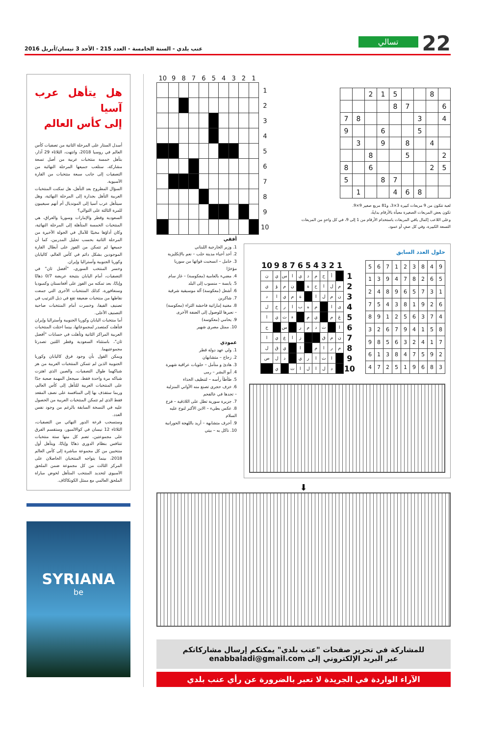22 تسالي عنب بلدي - السنة الخامسة - العدد 215 - الأحد 3 نيسان/أبريل 2016
| | | 2 | 1 | 5 | | | 8 | |
| | | | | 8 | 7 | | | 6 |
| 7 | 8 | | | | | 3 | | 4 |
| 9 | | | 6 | | | 5 | | |
| | 3 | | 9 | | 8 | | 4 | |
| | | 8 | | | 5 | | | 2 |
| 8 | | 6 | | | | | 2 | 5 |
| 5 | | | 8 | 7 | | | | |
| | 1 | | | 4 | 6 | 8 | | |
لعبة تتكون من 9 مربعات كبيرة 3×3، و81 مربع صغير 9×9.
تكون بعض المربعات الصغيرة معبأة بالأرقام بدايةً،
وعلى اللاعب إكمال باقي المربعات باستخدام الأرقام من 1 إلى 9، في كل واحدٍ من المربعات التسعة الكبيرة، وفي كل صفٍ أو عمود.
| | 1 | 2 | 3 | 4 | 5 | 6 | 7 | 8 | 9 | 10 |
| --- | --- | --- | --- | --- | --- | --- | --- | --- | --- | --- |
| 1 | | | | | | | | | | |
| 2 | | | | | | | | | | |
| 3 | | | | | | | | | | |
| 4 | | | | | | | | | | |
| 5 | | | | | | | | | | |
| 6 | | | | | | | | | | |
| 7 | | | | | | | | | | |
| 8 | | | | | | | | | | |
| 9 | | | | | | | | | | |
| 10 | | | | | | | | | | |
حلول العدد السابق
| 5 | 6 | 7 | 1 | 2 | 3 | 8 | 4 | 9 |
| 1 | 3 | 9 | 4 | 7 | 8 | 2 | 6 | 5 |
| 2 | 4 | 8 | 9 | 6 | 5 | 7 | 3 | 1 |
| 7 | 5 | 4 | 3 | 8 | 1 | 9 | 2 | 6 |
| 8 | 9 | 1 | 2 | 5 | 6 | 3 | 7 | 4 |
| 3 | 2 | 6 | 7 | 9 | 4 | 1 | 5 | 8 |
| 9 | 8 | 5 | 6 | 3 | 2 | 4 | 1 | 7 |
| 6 | 1 | 3 | 8 | 4 | 7 | 5 | 9 | 2 |
| 4 | 7 | 2 | 5 | 1 | 9 | 6 | 8 | 3 |
| | 1 | 2 | 3 | 4 | 5 | 6 | 7 | 8 | 9 | 10 |
| --- | --- | --- | --- | --- | --- | --- | --- | --- | --- | --- |
| 1 | | أ | ح | م | د | ي | ا | س | ي | ن |
| 2 | م | ل | ا | ح | ة | | ن | م | ؤ | ي |
| 3 | ن | م | ل | ا | | ة | م | ي | ا | د |
| 4 | ى | ا | | م | ه | ب | ا | ر | خ | ل |
| 5 | غ | م | | ي | م | | ء | ت | ي | ا |
| 6 | ا | | ت | د | م | ر | | س | | ح |
| 7 | ن | م | ق | | | ز | ا | ع | ي | ا |
| 8 | م | ر | ا | م | | ا | | ي | ق | ل |
| 9 | | ا | ت | ا | ر | ي | | د | ل | ص |
| 10 | | د | ل | ا | ل | ا | ت | | ي | |
أفقي
1. وزير الخارجية اللبناني
2. أحد أحياء مدينة حلب – نعم بالإنكليزية
3. خامل – انسحبت قواتها من سوريا مؤخرًا
4. مضيء بالعامية (معكوسة) – غاز سام
5. يابسة – منسوب إلى البلد
6. أشعل (معكوسة) آلة موسيقية شرقية
7. شاكرين
8. مغنية إماراتية فاحشة الثراء (معكوسة) – نعبرها للوصول إلى الضفة الأخرى
9. يحامي (معكوسة)
10. ممثل مصري شهير
عمودي
1. ولي عهد دولة قطر
2. زجاج – متشابهان
3. هادئ و متأمل – حلويات عراقية شهيرة
4. أبو البشر – رمى
5. طأطأ رأسه – لتنظيف الحذاء
6. خزف حجري تصنع منه الأواني المنزلية – تجدها في عالفحم
7. جزيرة سورية تطل على اللاذقية – فزع
8. عكس بطيء – الابن الأكبر لنوح عليه السلام
9. أحرف متشابهة – أريد باللهجة الحورانية
10. ناكل به – بيتي
⬇
للمشاركة في تحرير صفحات "عنب بلدي" يمكنكم إرسال مشاركاتكم
عبر البريد الإلكتروني إلى enabbaladi@gmail.com
الآراء الواردة في الجريدة لا تعبر بالضرورة عن رأي عنب بلدي
هل يتأهل عرب آسيا
إلى كأس العالم
أسدل الستار على المرحلة الثانية من تصفيات كأس العالم في روسيا 2018، وانتهت، الثلاثاء 29 آذار، بتأهل خمسة منتخبات عربية من أصل تسعة مشاركة، ستلعب جميعها المرحلة النهائية من التصفيات إلى جانب سبعة منتخبات من القارة الآسيوية.
السؤال المطروح بعد التأهل، هل تمكنت المنتخبات العربية التأهل بجدارة إلى المرحلة النهائية، وهل سيتأهل عرب آسيا إلى المونديال أم أنهم سيغيبون للمرة الثالثة على التوالي؟
السعودية وقطر والإمارات وسوريا والعراق، هي المنتخبات الخمسة المتأهلة إلى المرحلة النهائية، وكان أداؤها مخيبًا للآمال في الجولة الأخيرة من المرحلة الثانية بحسب تحليل المدربين، كما أن جميعها لم تتمكن من الفوز على أبطال القارة الموجودين بشكل دائم في كأس العالم، كاليابان وكوريا الجنوبية وأستراليا وإيران.
وخسر المنتخب السوري، "أفضل ثان" في التصفيات، أمام اليابان بنتيجة عريضة 0/7 ذهابًا وإيابًا، بعد تمكنه من الفوز على أفغانستان وكمبوديا وسنغافورة، كذلك المنتخبات الأخرى التي جمعت نقاطها من منتخبات ضعيفة تقع في ذيل الترتيب في تصنيف الفيفا، وخسرت أمام المنتخبات صاحبة التصنيف الأعلى.
أما منتخبات اليابان وكوريا الجنوبية وأستراليا وإيران فتأهلت كمتصدر لمجموعاتها، بينما احتلت المنتخبات العربية المراكز الثانية وتأهلت في حسابات "أفضل ثان"، باستثناء السعودية وقطر اللتين تصدرتا مجموعتيهما.
ويمكن القول بأن وجود فرق كاليابان وكوريا الجنوبية الذين لم تتمكن المنتخبات العربية من هز شباكهما طوال التصفيات، والصين الذي اهتزت شباكه مرة واحدة فقط، سيجعل المهمة صعبة جدًا على المنتخبات العربية للتأهل إلى كأس العالم، وربما ستقذف بها إلى المنافسة على نصف المقعد فقط الذي لم تتمكن المنتخبات العربية من الحصول عليه في النسخة السابقة بالرغم من وجود نفس العدد.
وستسحب قرعة الدور النهائي من التصفيات، الثلاثاء 12 نيسان في كوالالمبور، وستقسم الفرق على مجموعتين، تضم كل منها ستة منتخبات تتنافس بنظام الدوري ذهابًا وإيابًا، ويتأهل أول منتخبين من كل مجموعة مباشرة إلى كأس العالم 2018، بينما يتواجه المنتخبان الحاصلان على المركز الثالث من كل مجموعة ضمن الملحق الآسيوي لتحديد المنتخب المتأهل لخوض مباراة الملحق العالمي مع ممثل الكونكاكاف.
SYRIANA
be